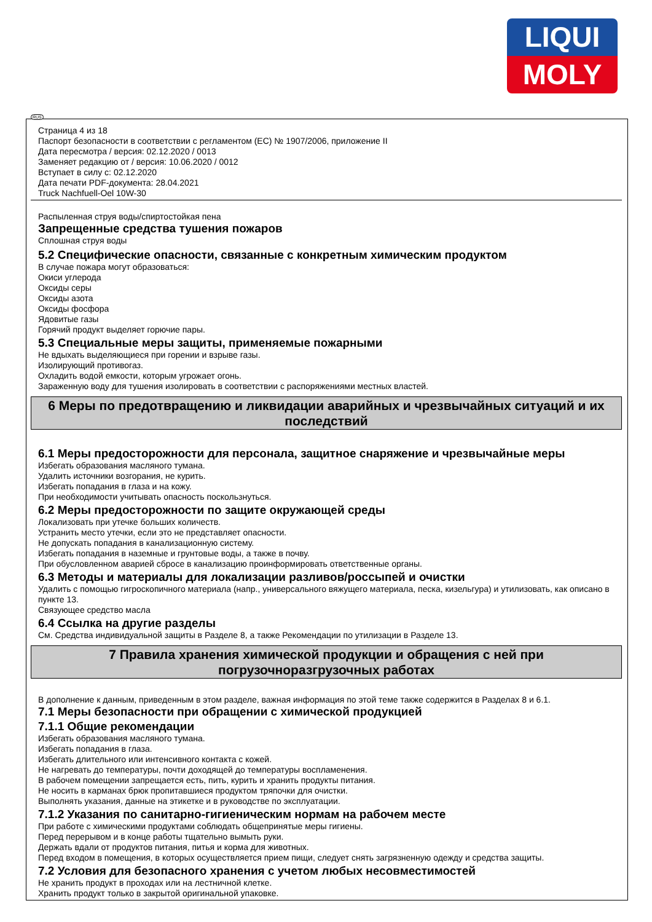LIQUI
MOLY
RUS
Страница 4 из 18
Паспорт безопасности в соответствии с регламентом (ЕС) № 1907/2006, приложение II
Дата пересмотра / версия: 02.12.2020 / 0013
Заменяет редакцию от / версия: 10.06.2020 / 0012
Вступает в силу с: 02.12.2020
Дата печати PDF-документа: 28.04.2021
Truck Nachfuell-Oel 10W-30
Распыленная струя воды/спиртостойкая пена
Запрещенные средства тушения пожаров
Сплошная струя воды
5.2 Специфические опасности, связанные с конкретным химическим продуктом
В случае пожара могут образоваться:
Окиси углерода
Оксиды серы
Оксиды азота
Оксиды фосфора
Ядовитые газы
Горячий продукт выделяет горючие пары.
5.3 Специальные меры защиты, применяемые пожарными
Не вдыхать выделяющиеся при горении и взрыве газы.
Изолирующий противогаз.
Охладить водой емкости, которым угрожает огонь.
Зараженную воду для тушения изолировать в соответствии с распоряжениями местных властей.
6 Меры по предотвращению и ликвидации аварийных и чрезвычайных ситуаций и их последствий
6.1 Меры предосторожности для персонала, защитное снаряжение и чрезвычайные меры
Избегать образования масляного тумана.
Удалить источники возгорания, не курить.
Избегать попадания в глаза и на кожу.
При необходимости учитывать опасность поскользнуться.
6.2 Меры предосторожности по защите окружающей среды
Локализовать при утечке больших количеств.
Устранить место утечки, если это не представляет опасности.
Не допускать попадания в канализационную систему.
Избегать попадания в наземные и грунтовые воды, а также в почву.
При обусловленном аварией сбросе в канализацию проинформировать ответственные органы.
6.3 Методы и материалы для локализации разливов/россыпей и очистки
Удалить с помощью гигроскопичного материала (напр., универсального вяжущего материала, песка, кизельгура) и утилизовать, как описано в пункте 13.
Связующее средство масла
6.4 Ссылка на другие разделы
См. Средства индивидуальной защиты в Разделе 8, а также Рекомендации по утилизации в Разделе 13.
7 Правила хранения химической продукции и обращения с ней при
погрузочноразгрузочных работах
В дополнение к данным, приведенным в этом разделе, важная информация по этой теме также содержится в Разделах 8 и 6.1.
7.1 Меры безопасности при обращении с химической продукцией
7.1.1 Общие рекомендации
Избегать образования масляного тумана.
Избегать попадания в глаза.
Избегать длительного или интенсивного контакта с кожей.
Не нагревать до температуры, почти доходящей до температуры воспламенения.
В рабочем помещении запрещается есть, пить, курить и хранить продукты питания.
Не носить в карманах брюк пропитавшиеся продуктом тряпочки для очистки.
Выполнять указания, данные на этикетке и в руководстве по эксплуатации.
7.1.2 Указания по санитарно-гигиеническим нормам на рабочем месте
При работе с химическими продуктами соблюдать общепринятые меры гигиены.
Перед перерывом и в конце работы тщательно вымыть руки.
Держать вдали от продуктов питания, питья и корма для животных.
Перед входом в помещения, в которых осуществляется прием пищи, следует снять загрязненную одежду и средства защиты.
7.2 Условия для безопасного хранения с учетом любых несовместимостей
Не хранить продукт в проходах или на лестничной клетке.
Хранить продукт только в закрытой оригинальной упаковке.